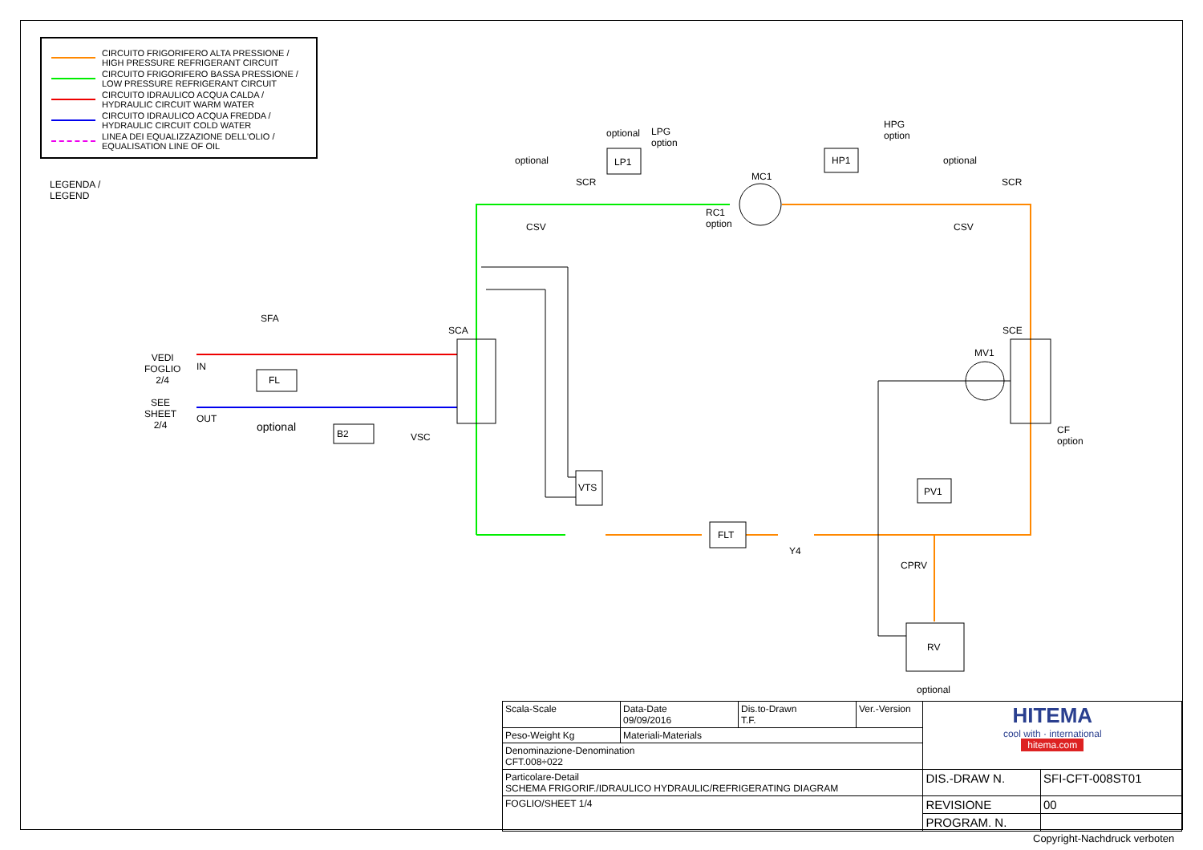CIRCUITO FRIGORIFERO ALTA PRESSIONE /
HIGH PRESSURE REFRIGERANT CIRCUIT
CIRCUITO FRIGORIFERO BASSA PRESSIONE /
LOW PRESSURE REFRIGERANT CIRCUIT
CIRCUITO IDRAULICO ACQUA CALDA /
HYDRAULIC CIRCUIT WARM WATER
CIRCUITO IDRAULICO ACQUA FREDDA /
HYDRAULIC CIRCUIT COLD WATER
LINEA DEI EQUALIZZAZIONE DELL'OLIO /
EQUALISATION LINE OF OIL
LEGENDA /
LEGEND
SCA SCE
optional
CSV
SCR
optional
LP1
LPG
option
MC1
RC1
option
HP1
HPG
option
optional
CSV
SCR
MV1
CF
option
SFA
VEDI
FOGLIO
2/4
IN
FL
SEE
SHEET
2/4
OUT
optional
B2 VSC
VTS
FLT
Y4
PV1
CPRV
RV
optional
| Scala-Scale | Data-Date 09/09/2016 | Dis.to-Drawn T.F. | Ver.-Version | HITEMA cool with · international hitema.com | |
| Peso-Weight Kg | Materiali-Materials | | | | |
| Denominazione-Denomination CFT.008÷022 | | | | | |
| Particolare-Detail SCHEMA FRIGORIF./IDRAULICO HYDRAULIC/REFRIGERATING DIAGRAM | | | | DIS.-DRAW N. | SFI-CFT-008ST01 |
| FOGLIO/SHEET 1/4 | | | | REVISIONE | 00 |
| | | | | PROGRAM. N. | |
Copyright-Nachdruck verboten